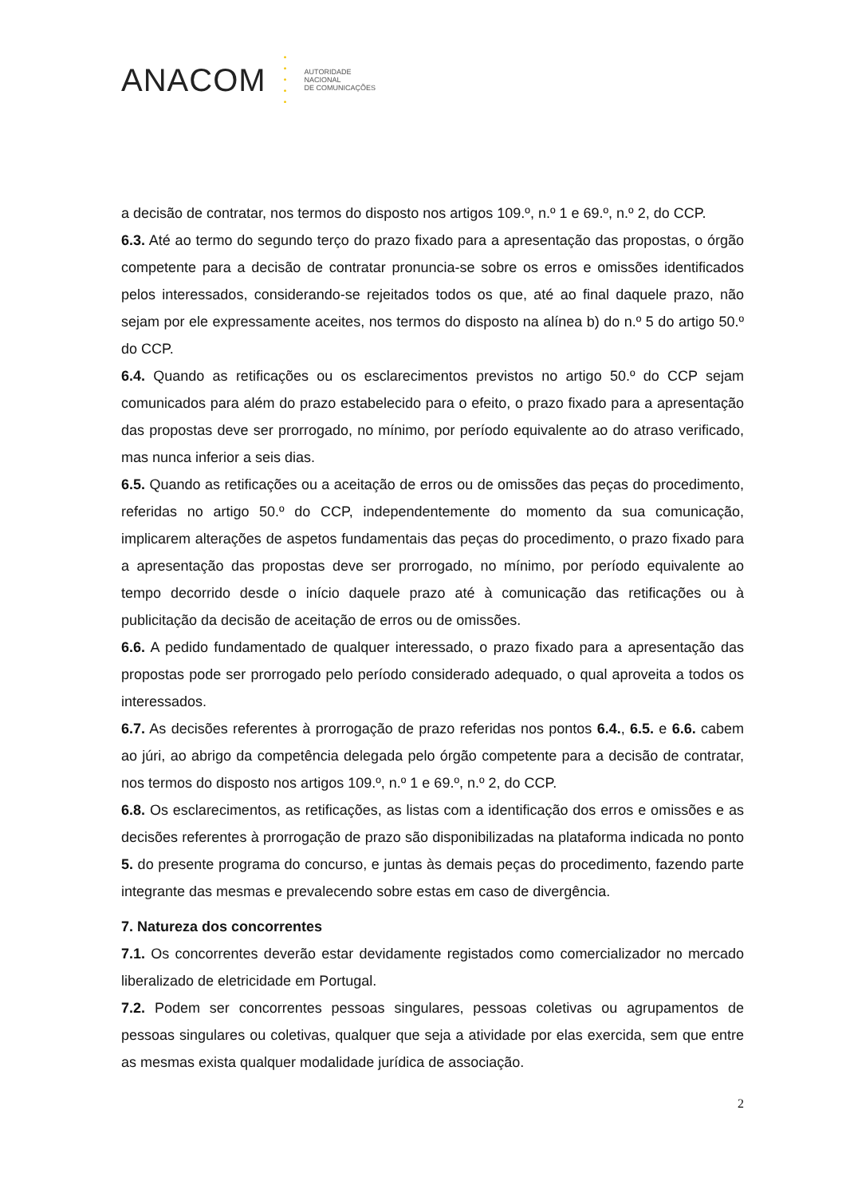ANACOM
•
•
•
•
•
AUTORIDADE
NACIONAL
DE COMUNICAÇÕES
a decisão de contratar, nos termos do disposto nos artigos 109.º, n.º 1 e 69.º, n.º 2, do CCP.
6.3. Até ao termo do segundo terço do prazo fixado para a apresentação das propostas, o órgão competente para a decisão de contratar pronuncia-se sobre os erros e omissões identificados pelos interessados, considerando-se rejeitados todos os que, até ao final daquele prazo, não sejam por ele expressamente aceites, nos termos do disposto na alínea b) do n.º 5 do artigo 50.º do CCP.
6.4. Quando as retificações ou os esclarecimentos previstos no artigo 50.º do CCP sejam comunicados para além do prazo estabelecido para o efeito, o prazo fixado para a apresentação das propostas deve ser prorrogado, no mínimo, por período equivalente ao do atraso verificado, mas nunca inferior a seis dias.
6.5. Quando as retificações ou a aceitação de erros ou de omissões das peças do procedimento, referidas no artigo 50.º do CCP, independentemente do momento da sua comunicação, implicarem alterações de aspetos fundamentais das peças do procedimento, o prazo fixado para a apresentação das propostas deve ser prorrogado, no mínimo, por período equivalente ao tempo decorrido desde o início daquele prazo até à comunicação das retificações ou à publicitação da decisão de aceitação de erros ou de omissões.
6.6. A pedido fundamentado de qualquer interessado, o prazo fixado para a apresentação das propostas pode ser prorrogado pelo período considerado adequado, o qual aproveita a todos os interessados.
6.7. As decisões referentes à prorrogação de prazo referidas nos pontos 6.4., 6.5. e 6.6. cabem ao júri, ao abrigo da competência delegada pelo órgão competente para a decisão de contratar, nos termos do disposto nos artigos 109.º, n.º 1 e 69.º, n.º 2, do CCP.
6.8. Os esclarecimentos, as retificações, as listas com a identificação dos erros e omissões e as decisões referentes à prorrogação de prazo são disponibilizadas na plataforma indicada no ponto 5. do presente programa do concurso, e juntas às demais peças do procedimento, fazendo parte integrante das mesmas e prevalecendo sobre estas em caso de divergência.
7. Natureza dos concorrentes
7.1. Os concorrentes deverão estar devidamente registados como comercializador no mercado liberalizado de eletricidade em Portugal.
7.2. Podem ser concorrentes pessoas singulares, pessoas coletivas ou agrupamentos de pessoas singulares ou coletivas, qualquer que seja a atividade por elas exercida, sem que entre as mesmas exista qualquer modalidade jurídica de associação.
2